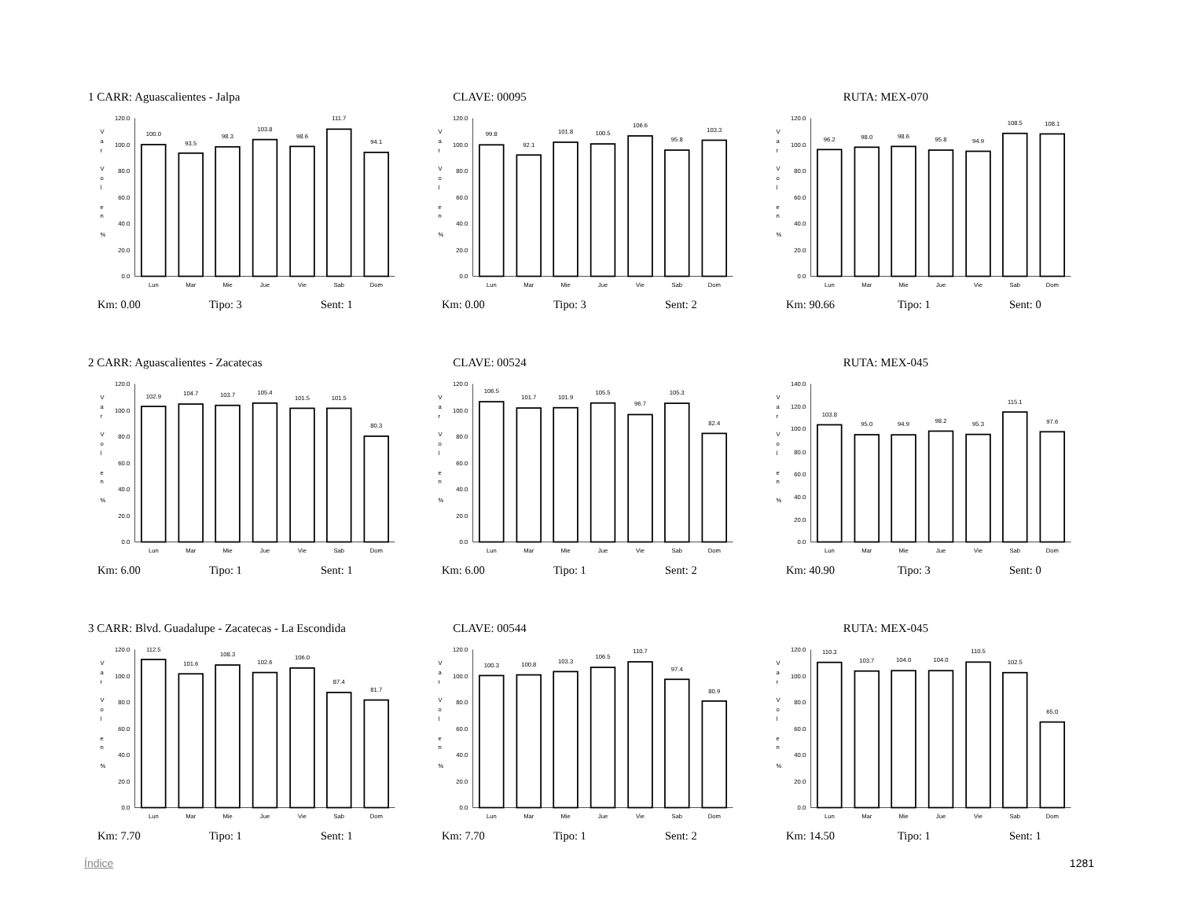1 CARR: Aguascalientes - Jalpa CLAVE: 00095 RUTA: MEX-070
0.0
20.0
40.0
60.0
80.0
100.0
120.0
V
a
r
V
o
l
e
n
%
100.0
93.5
98.3
103.8
98.6
111.7
94.1
Lun
Mar
Mie
Jue
Vie
Sab
Dom
0.0
20.0
40.0
60.0
80.0
100.0
120.0
V
a
r
V
o
l
e
n
%
99.8
92.1
101.8
100.5
106.6
95.8
103.3
Lun
Mar
Mie
Jue
Vie
Sab
Dom
0.0
20.0
40.0
60.0
80.0
100.0
120.0
V
a
r
V
o
l
e
n
%
96.2
98.0
98.6
95.8
94.9
108.5
108.1
Lun
Mar
Mie
Jue
Vie
Sab
Dom
Km: 0.00 Tipo: 3 Sent: 1 Km: 0.00 Tipo: 3 Sent: 2 Km: 90.66 Tipo: 1 Sent: 0
2 CARR: Aguascalientes - Zacatecas CLAVE: 00524 RUTA: MEX-045
0.0
20.0
40.0
60.0
80.0
100.0
120.0
V
a
r
V
o
l
e
n
%
102.9
104.7
103.7
105.4
101.5
101.5
80.3
Lun
Mar
Mie
Jue
Vie
Sab
Dom
0.0
20.0
40.0
60.0
80.0
100.0
120.0
V
a
r
V
o
l
e
n
%
106.5
101.7
101.9
105.5
96.7
105.3
82.4
Lun
Mar
Mie
Jue
Vie
Sab
Dom
0.0
20.0
40.0
60.0
80.0
100.0
120.0
140.0
V
a
r
V
o
l
e
n
%
103.8
95.0
94.9
98.2
95.3
115.1
97.6
Lun
Mar
Mie
Jue
Vie
Sab
Dom
Km: 6.00 Tipo: 1 Sent: 1 Km: 6.00 Tipo: 1 Sent: 2 Km: 40.90 Tipo: 3 Sent: 0
3 CARR: Blvd. Guadalupe - Zacatecas - La Escondida
CLAVE: 00544 RUTA: MEX-045
0.0
20.0
40.0
60.0
80.0
100.0
120.0
V
a
r
V
o
l
e
n
%
112.5
101.6
108.3
102.6
106.0
87.4
81.7
Lun
Mar
Mie
Jue
Vie
Sab
Dom
0.0
20.0
40.0
60.0
80.0
100.0
120.0
V
a
r
V
o
l
e
n
%
100.3
100.8
103.3
106.5
110.7
97.4
80.9
Lun
Mar
Mie
Jue
Vie
Sab
Dom
0.0
20.0
40.0
60.0
80.0
100.0
120.0
V
a
r
V
o
l
e
n
%
110.3
103.7
104.0
104.0
110.5
102.5
65.0
Lun
Mar
Mie
Jue
Vie
Sab
Dom
Km: 7.70 Tipo: 1 Sent: 1 Km: 7.70 Tipo: 1 Sent: 2 Km: 14.50 Tipo: 1 Sent: 1
Índice 1281